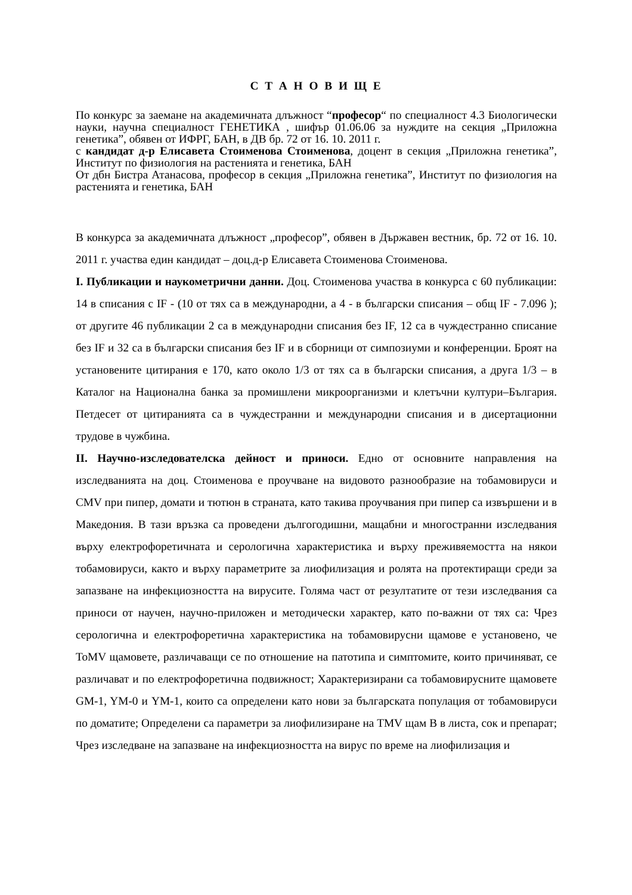С Т А Н О В И Щ Е
По конкурс за заемане на академичната длъжност “професор“ по специалност 4.3 Биологически науки, научна специалност ГЕНЕТИКА , шифър 01.06.06 за нуждите на секция „Приложна генетика”, обявен от ИФРГ, БАН, в ДВ бр. 72 от 16. 10. 2011 г.
с кандидат д-р Елисавета Стоименова Стоименова, доцент в секция „Приложна генетика”, Институт по физиология на растенията и генетика, БАН
От дбн Бистра Атанасова, професор в секция „Приложна генетика”, Институт по физиология на растенията и генетика, БАН
В конкурса за академичната длъжност „професор”, обявен в Държавен вестник, бр. 72 от 16. 10. 2011 г. участва един кандидат – доц.д-р Елисавета Стоименова Стоименова.
I. Публикации и наукометрични данни. Доц. Стоименова участва в конкурса с 60 публикации: 14 в списания с IF - (10 от тях са в международни, а 4 - в български списания – общ IF - 7.096 ); от другите 46 публикации 2 са в международни списания без IF, 12 са в чуждестранно списание без IF и 32 са в български списания без IF и в сборници от симпозиуми и конференции. Броят на установените цитирания е 170, като около 1/3 от тях са в български списания, а друга 1/3 – в Каталог на Национална банка за промишлени микроорганизми и клетъчни култури–България. Петдесет от цитиранията са в чуждестранни и международни списания и в дисертационни трудове в чужбина.
II. Научно-изследователска дейност и приноси. Едно от основните направления на изследванията на доц. Стоименова е проучване на видовото разнообразие на тобамовируси и CMV при пипер, домати и тютюн в страната, като такива проучвания при пипер са извършени и в Македония. В тази връзка са проведени дългогодишни, мащабни и многостранни изследвания върху електрофоретичната и серологична характеристика и върху преживяемостта на някои тобамовируси, както и върху параметрите за лиофилизация и ролята на протектиращи среди за запазване на инфекциозността на вирусите. Голяма част от резултатите от тези изследвания са приноси от научен, научно-приложен и методически характер, като по-важни от тях са: Чрез серологична и електрофоретична характеристика на тобамовирусни щамове е установено, че ToMV щамовете, различаващи се по отношение на патотипа и симптомите, които причиняват, се различават и по електрофоретична подвижност; Характеризирани са тобамовирусните щамовете GM-1, YM-0 и YM-1, които са определени като нови за българската популация от тобамовируси по доматите; Определени са параметри за лиофилизиране на TMV щам B в листа, сок и препарат; Чрез изследване на запазване на инфекциозността на вирус по време на лиофилизация и